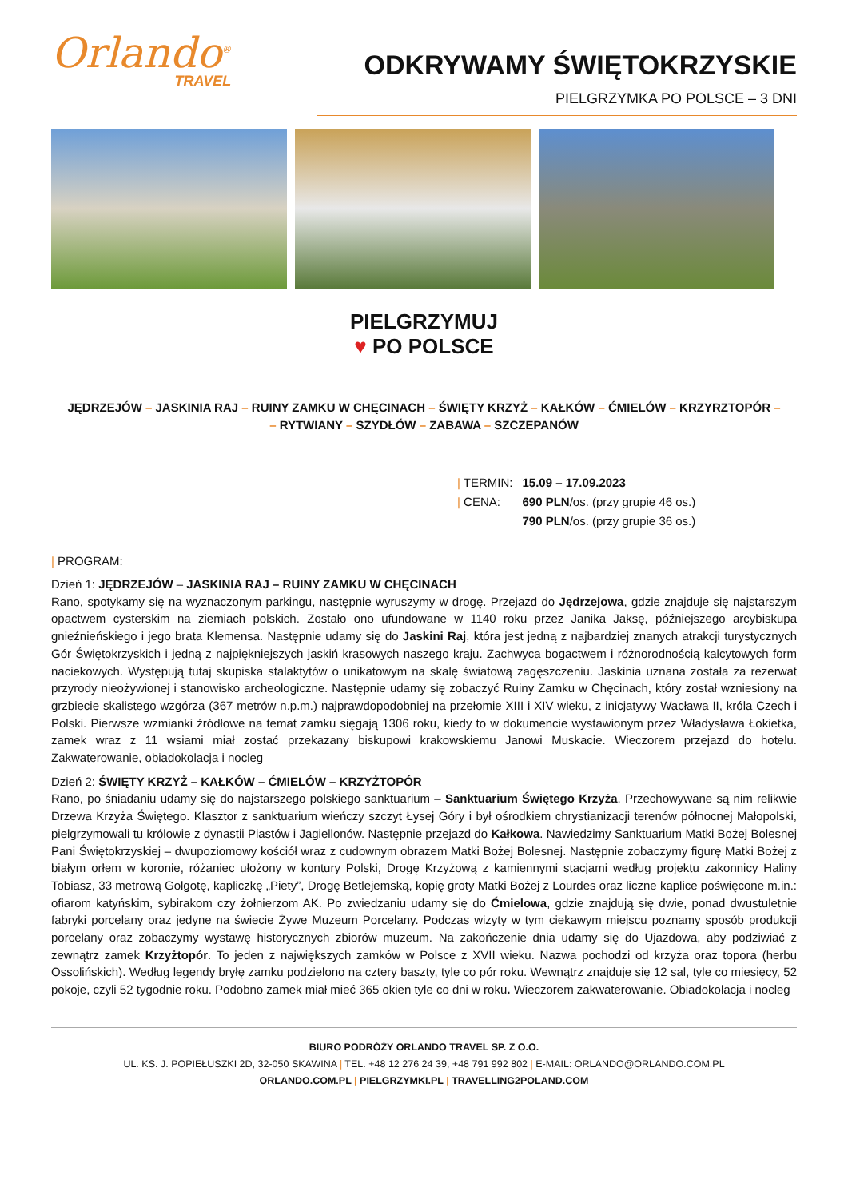Orlando<sup>®</sup>
TRAVEL
ODKRYWAMY ŚWIĘTOKRZYSKIE
PIELGRZYMKA PO POLSCE – 3 DNI
PIELGRZYMUJ
♥ PO POLSCE
JĘDRZEJÓW – JASKINIA RAJ – RUINY ZAMKU W CHĘCINACH – ŚWIĘTY KRZYŻ – KAŁKÓW – ĆMIELÓW – KRZYRZTOPÓR –
– RYTWIANY – SZYDŁÓW – ZABAWA – SZCZEPANÓW
| / TERMIN: | 15.09 – 17.09.2023 |
| / CENA: | 690 PLN /os. (przy grupie 46 os.) |
| | 790 PLN /os. (przy grupie 36 os.) |
| PROGRAM:
Dzień 1: JĘDRZEJÓW – JASKINIA RAJ – RUINY ZAMKU W CHĘCINACH
Rano, spotykamy się na wyznaczonym parkingu, następnie wyruszymy w drogę. Przejazd do Jędrzejowa, gdzie znajduje się najstarszym opactwem cysterskim na ziemiach polskich. Zostało ono ufundowane w 1140 roku przez Janika Jaksę, późniejszego arcybiskupa gnieźnieńskiego i jego brata Klemensa. Następnie udamy się do Jaskini Raj, która jest jedną z najbardziej znanych atrakcji turystycznych Gór Świętokrzyskich i jedną z najpiękniejszych jaskiń krasowych naszego kraju. Zachwyca bogactwem i różnorodnością kalcytowych form naciekowych. Występują tutaj skupiska stalaktytów o unikatowym na skalę światową zagęszczeniu. Jaskinia uznana została za rezerwat przyrody nieożywionej i stanowisko archeologiczne. Następnie udamy się zobaczyć Ruiny Zamku w Chęcinach, który został wzniesiony na grzbiecie skalistego wzgórza (367 metrów n.p.m.) najprawdopodobniej na przełomie XIII i XIV wieku, z inicjatywy Wacława II, króla Czech i Polski. Pierwsze wzmianki źródłowe na temat zamku sięgają 1306 roku, kiedy to w dokumencie wystawionym przez Władysława Łokietka, zamek wraz z 11 wsiami miał zostać przekazany biskupowi krakowskiemu Janowi Muskacie. Wieczorem przejazd do hotelu. Zakwaterowanie, obiadokolacja i nocleg
Dzień 2: ŚWIĘTY KRZYŻ – KAŁKÓW – ĆMIELÓW – KRZYŻTOPÓR
Rano, po śniadaniu udamy się do najstarszego polskiego sanktuarium – Sanktuarium Świętego Krzyża. Przechowywane są nim relikwie Drzewa Krzyża Świętego. Klasztor z sanktuarium wieńczy szczyt Łysej Góry i był ośrodkiem chrystianizacji terenów północnej Małopolski, pielgrzymowali tu królowie z dynastii Piastów i Jagiellonów. Następnie przejazd do Kałkowa. Nawiedzimy Sanktuarium Matki Bożej Bolesnej Pani Świętokrzyskiej – dwupoziomowy kościół wraz z cudownym obrazem Matki Bożej Bolesnej. Następnie zobaczymy figurę Matki Bożej z białym orłem w koronie, różaniec ułożony w kontury Polski, Drogę Krzyżową z kamiennymi stacjami według projektu zakonnicy Haliny Tobiasz, 33 metrową Golgotę, kapliczkę „Piety”, Drogę Betlejemską, kopię groty Matki Bożej z Lourdes oraz liczne kaplice poświęcone m.in.: ofiarom katyńskim, sybirakom czy żołnierzom AK. Po zwiedzaniu udamy się do Ćmielowa, gdzie znajdują się dwie, ponad dwustuletnie fabryki porcelany oraz jedyne na świecie Żywe Muzeum Porcelany. Podczas wizyty w tym ciekawym miejscu poznamy sposób produkcji porcelany oraz zobaczymy wystawę historycznych zbiorów muzeum. Na zakończenie dnia udamy się do Ujazdowa, aby podziwiać z zewnątrz zamek Krzyżtopór. To jeden z największych zamków w Polsce z XVII wieku. Nazwa pochodzi od krzyża oraz topora (herbu Ossolińskich). Według legendy bryłę zamku podzielono na cztery baszty, tyle co pór roku. Wewnątrz znajduje się 12 sal, tyle co miesięcy, 52 pokoje, czyli 52 tygodnie roku. Podobno zamek miał mieć 365 okien tyle co dni w roku. Wieczorem zakwaterowanie. Obiadokolacja i nocleg
BIURO PODRÓŻY ORLANDO TRAVEL SP. Z O.O.
UL. KS. J. POPIEŁUSZKI 2D, 32-050 SKAWINA | TEL. +48 12 276 24 39, +48 791 992 802 | E-MAIL: ORLANDO@ORLANDO.COM.PL
ORLANDO.COM.PL | PIELGRZYMKI.PL | TRAVELLING2POLAND.COM